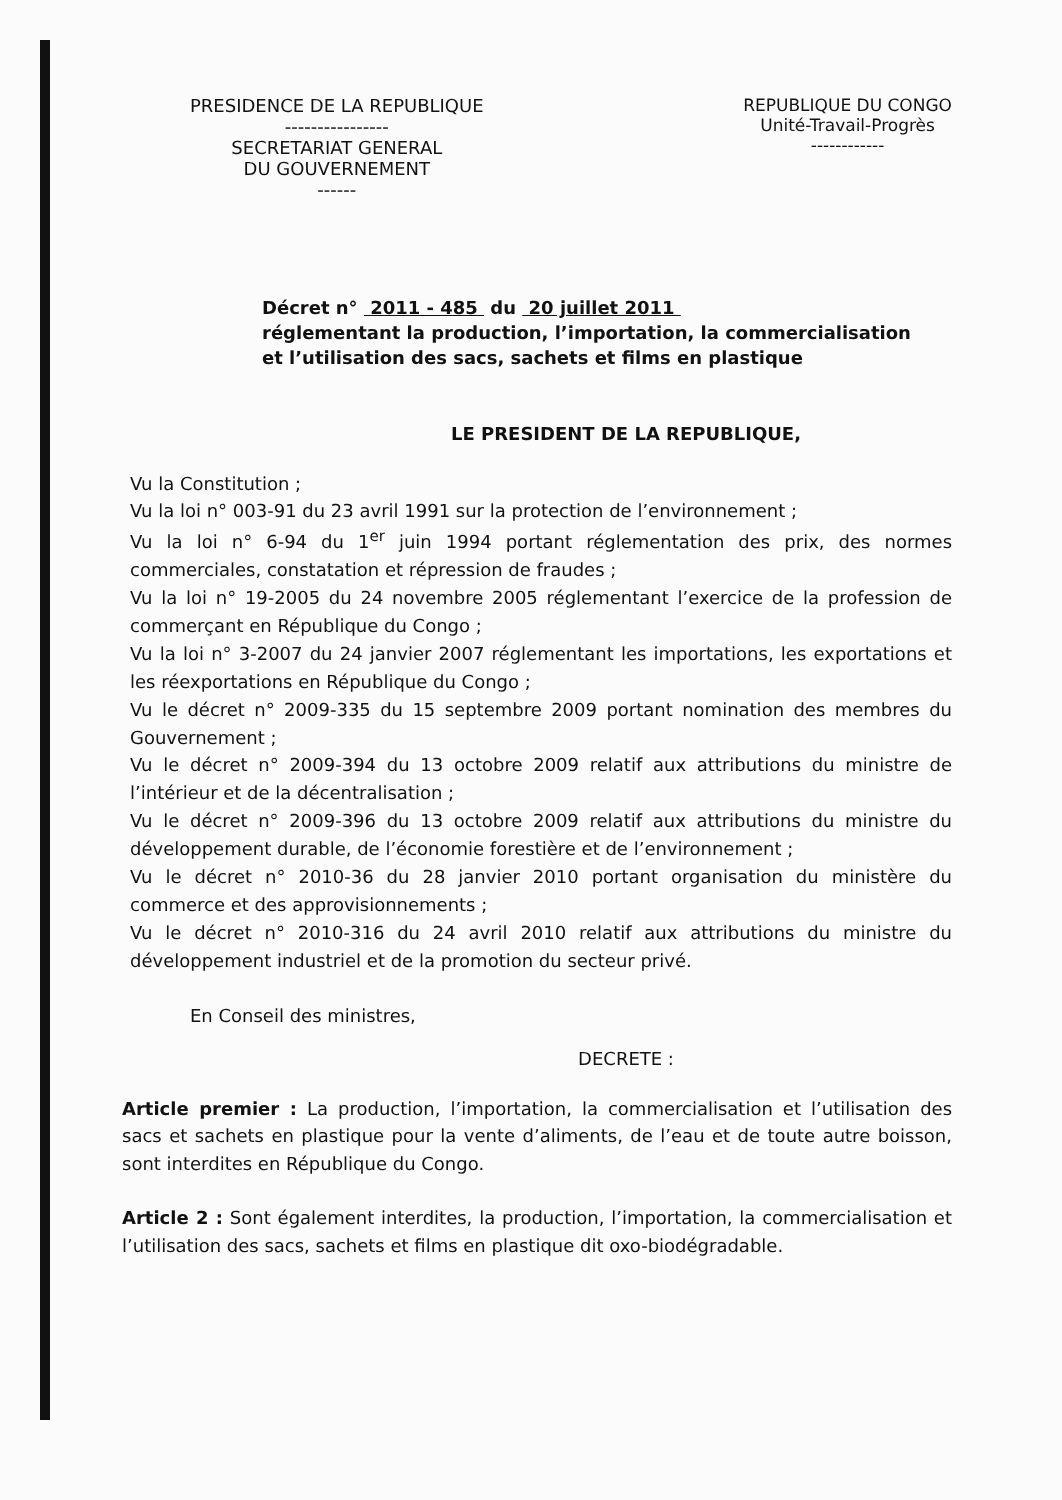PRESIDENCE DE LA REPUBLIQUE
----------------
SECRETARIAT GENERAL
DU GOUVERNEMENT
------
REPUBLIQUE DU CONGO
Unité-Travail-Progrès
------------
Décret n° 2011 - 485 du 20 juillet 2011
réglementant la production, l’importation, la commercialisation et l’utilisation des sacs, sachets et films en plastique
LE PRESIDENT DE LA REPUBLIQUE,
Vu la Constitution ;
Vu la loi n° 003-91 du 23 avril 1991 sur la protection de l’environnement ;
Vu la loi n° 6-94 du 1<sup>er</sup> juin 1994 portant réglementation des prix, des normes commerciales, constatation et répression de fraudes ;
Vu la loi n° 19-2005 du 24 novembre 2005 réglementant l’exercice de la profession de commerçant en République du Congo ;
Vu la loi n° 3-2007 du 24 janvier 2007 réglementant les importations, les exportations et les réexportations en République du Congo ;
Vu le décret n° 2009-335 du 15 septembre 2009 portant nomination des membres du Gouvernement ;
Vu le décret n° 2009-394 du 13 octobre 2009 relatif aux attributions du ministre de l’intérieur et de la décentralisation ;
Vu le décret n° 2009-396 du 13 octobre 2009 relatif aux attributions du ministre du développement durable, de l’économie forestière et de l’environnement ;
Vu le décret n° 2010-36 du 28 janvier 2010 portant organisation du ministère du commerce et des approvisionnements ;
Vu le décret n° 2010-316 du 24 avril 2010 relatif aux attributions du ministre du développement industriel et de la promotion du secteur privé.
En Conseil des ministres,
DECRETE :
Article premier : La production, l’importation, la commercialisation et l’utilisation des sacs et sachets en plastique pour la vente d’aliments, de l’eau et de toute autre boisson, sont interdites en République du Congo.
Article 2 : Sont également interdites, la production, l’importation, la commercialisation et l’utilisation des sacs, sachets et films en plastique dit oxo-biodégradable.